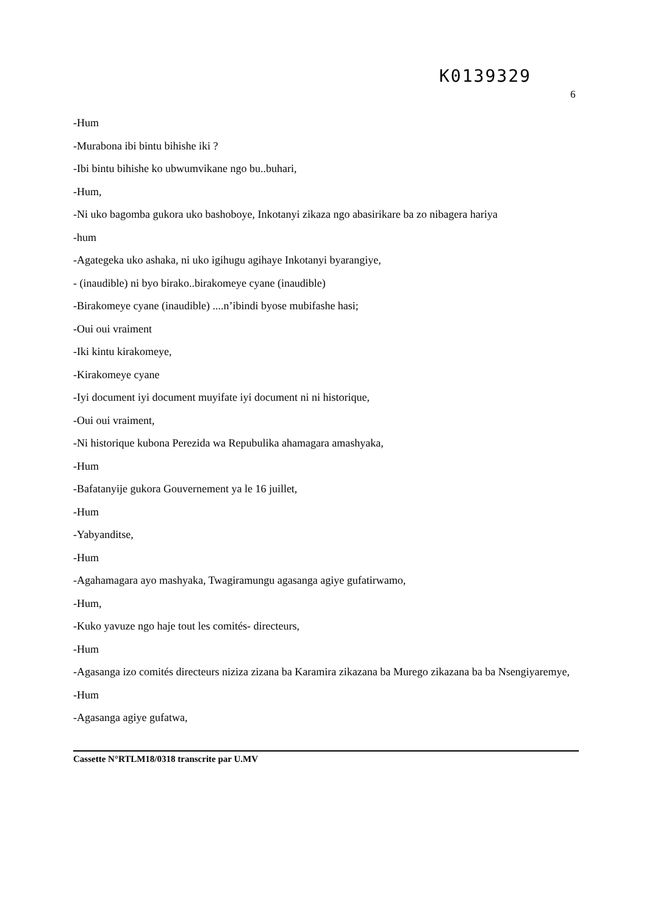K0139329
6
-Hum
-Murabona ibi bintu bihishe iki ?
-Ibi bintu bihishe ko ubwumvikane ngo bu..buhari,
-Hum,
-Ni uko bagomba gukora uko bashoboye, Inkotanyi zikaza ngo abasirikare ba zo nibagera hariya
-hum
-Agategeka uko ashaka, ni uko igihugu agihaye Inkotanyi byarangiye,
- (inaudible) ni byo birako..birakomeye cyane (inaudible)
-Birakomeye cyane (inaudible) ....n’ibindi byose mubifashe hasi;
-Oui oui vraiment
-Iki kintu kirakomeye,
-Kirakomeye cyane
-Iyi document iyi document muyifate iyi document ni ni historique,
-Oui oui vraiment,
-Ni historique kubona Perezida wa Repubulika ahamagara amashyaka,
-Hum
-Bafatanyije gukora Gouvernement ya le 16 juillet,
-Hum
-Yabyanditse,
-Hum
-Agahamagara ayo mashyaka, Twagiramungu agasanga agiye gufatirwamo,
-Hum,
-Kuko yavuze ngo haje tout les comités- directeurs,
-Hum
-Agasanga izo comités directeurs niziza zizana ba Karamira zikazana ba Murego zikazana ba ba Nsengiyaremye,
-Hum
-Agasanga agiye gufatwa,
Cassette N°RTLM18/0318 transcrite par U.MV